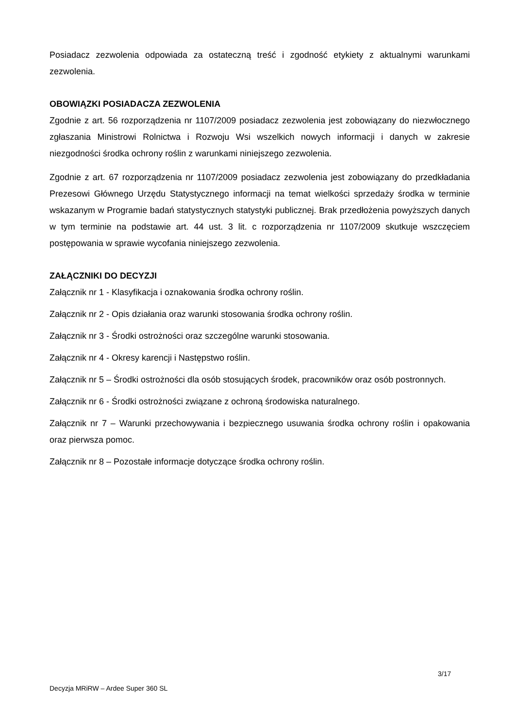Posiadacz zezwolenia odpowiada za ostateczną treść i zgodność etykiety z aktualnymi warunkami zezwolenia.
OBOWIĄZKI POSIADACZA ZEZWOLENIA
Zgodnie z art. 56 rozporządzenia nr 1107/2009 posiadacz zezwolenia jest zobowiązany do niezwłocznego zgłaszania Ministrowi Rolnictwa i Rozwoju Wsi wszelkich nowych informacji i danych w zakresie niezgodności środka ochrony roślin z warunkami niniejszego zezwolenia.
Zgodnie z art. 67 rozporządzenia nr 1107/2009 posiadacz zezwolenia jest zobowiązany do przedkładania Prezesowi Głównego Urzędu Statystycznego informacji na temat wielkości sprzedaży środka w terminie wskazanym w Programie badań statystycznych statystyki publicznej. Brak przedłożenia powyższych danych w tym terminie na podstawie art. 44 ust. 3 lit. c rozporządzenia nr 1107/2009 skutkuje wszczęciem postępowania w sprawie wycofania niniejszego zezwolenia.
ZAŁĄCZNIKI DO DECYZJI
Załącznik nr 1 - Klasyfikacja i oznakowania środka ochrony roślin.
Załącznik nr 2 - Opis działania oraz warunki stosowania środka ochrony roślin.
Załącznik nr 3 - Środki ostrożności oraz szczególne warunki stosowania.
Załącznik nr 4 - Okresy karencji i Następstwo roślin.
Załącznik nr 5 – Środki ostrożności dla osób stosujących środek, pracowników oraz osób postronnych.
Załącznik nr 6 - Środki ostrożności związane z ochroną środowiska naturalnego.
Załącznik nr 7 – Warunki przechowywania i bezpiecznego usuwania środka ochrony roślin i opakowania oraz pierwsza pomoc.
Załącznik nr 8 – Pozostałe informacje dotyczące środka ochrony roślin.
3/17
Decyzja MRiRW – Ardee Super 360 SL